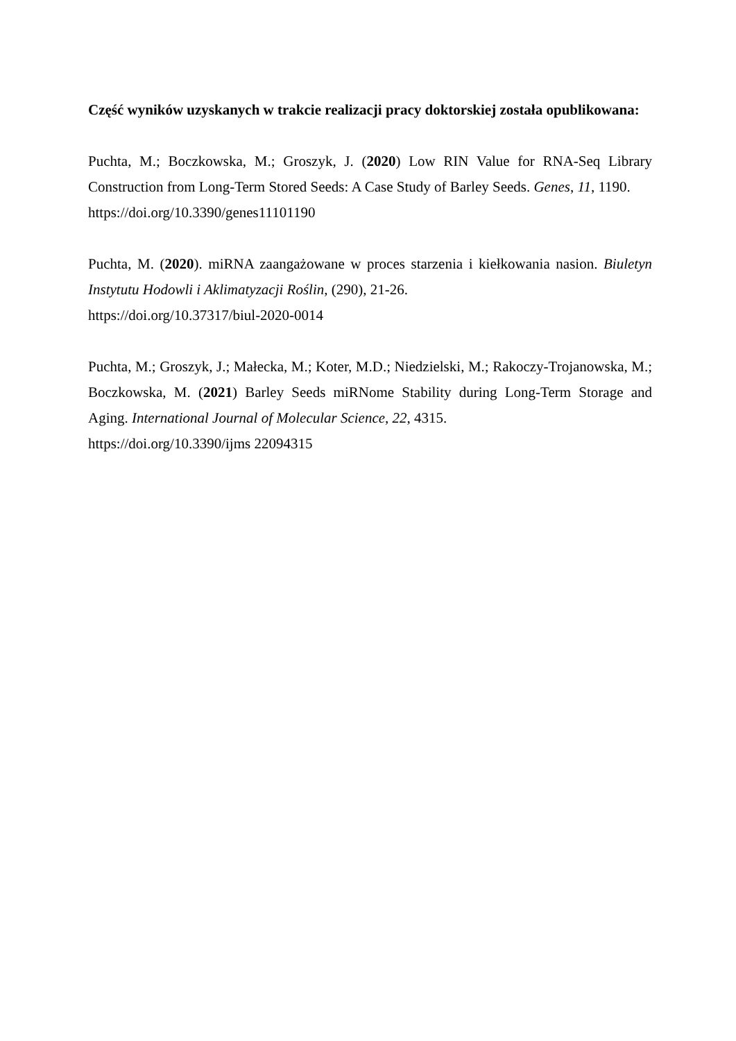Część wyników uzyskanych w trakcie realizacji pracy doktorskiej została opublikowana:
Puchta, M.; Boczkowska, M.; Groszyk, J. (2020) Low RIN Value for RNA-Seq Library Construction from Long-Term Stored Seeds: A Case Study of Barley Seeds. Genes, 11, 1190.
https://doi.org/10.3390/genes11101190
Puchta, M. (2020). miRNA zaangażowane w proces starzenia i kiełkowania nasion. Biuletyn Instytutu Hodowli i Aklimatyzacji Roślin, (290), 21-26.
https://doi.org/10.37317/biul-2020-0014
Puchta, M.; Groszyk, J.; Małecka, M.; Koter, M.D.; Niedzielski, M.; Rakoczy-Trojanowska, M.; Boczkowska, M. (2021) Barley Seeds miRNome Stability during Long-Term Storage and Aging. International Journal of Molecular Science, 22, 4315.
https://doi.org/10.3390/ijms 22094315